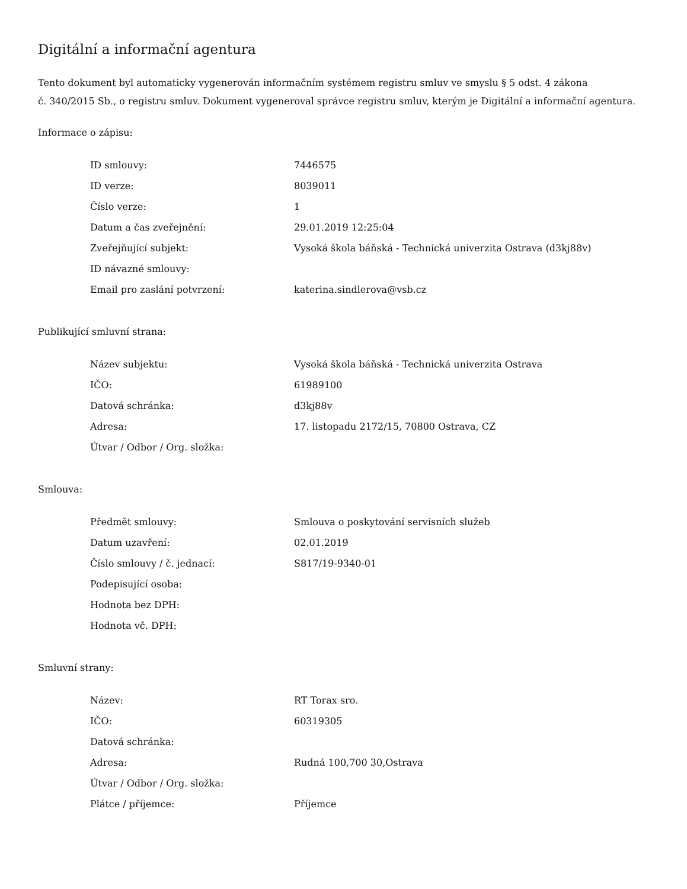Digitální a informační agentura
Tento dokument byl automaticky vygenerován informačním systémem registru smluv ve smyslu § 5 odst. 4 zákona
č. 340/2015 Sb., o registru smluv. Dokument vygeneroval správce registru smluv, kterým je Digitální a informační agentura.
Informace o zápisu:
| ID smlouvy: | 7446575 |
| ID verze: | 8039011 |
| Číslo verze: | 1 |
| Datum a čas zveřejnění: | 29.01.2019 12:25:04 |
| Zveřejňující subjekt: | Vysoká škola báňská - Technická univerzita Ostrava (d3kj88v) |
| ID návazné smlouvy: | |
| Email pro zaslání potvrzení: | katerina.sindlerova@vsb.cz |
Publikující smluvní strana:
| Název subjektu: | Vysoká škola báňská - Technická univerzita Ostrava |
| IČO: | 61989100 |
| Datová schránka: | d3kj88v |
| Adresa: | 17. listopadu 2172/15, 70800 Ostrava, CZ |
| Útvar / Odbor / Org. složka: | |
Smlouva:
| Předmět smlouvy: | Smlouva o poskytování servisních služeb |
| Datum uzavření: | 02.01.2019 |
| Číslo smlouvy / č. jednací: | S817/19-9340-01 |
| Podepisující osoba: | |
| Hodnota bez DPH: | |
| Hodnota vč. DPH: | |
Smluvní strany:
| Název: | RT Torax sro. |
| IČO: | 60319305 |
| Datová schránka: | |
| Adresa: | Rudná 100,700 30,Ostrava |
| Útvar / Odbor / Org. složka: | |
| Plátce / příjemce: | Příjemce |